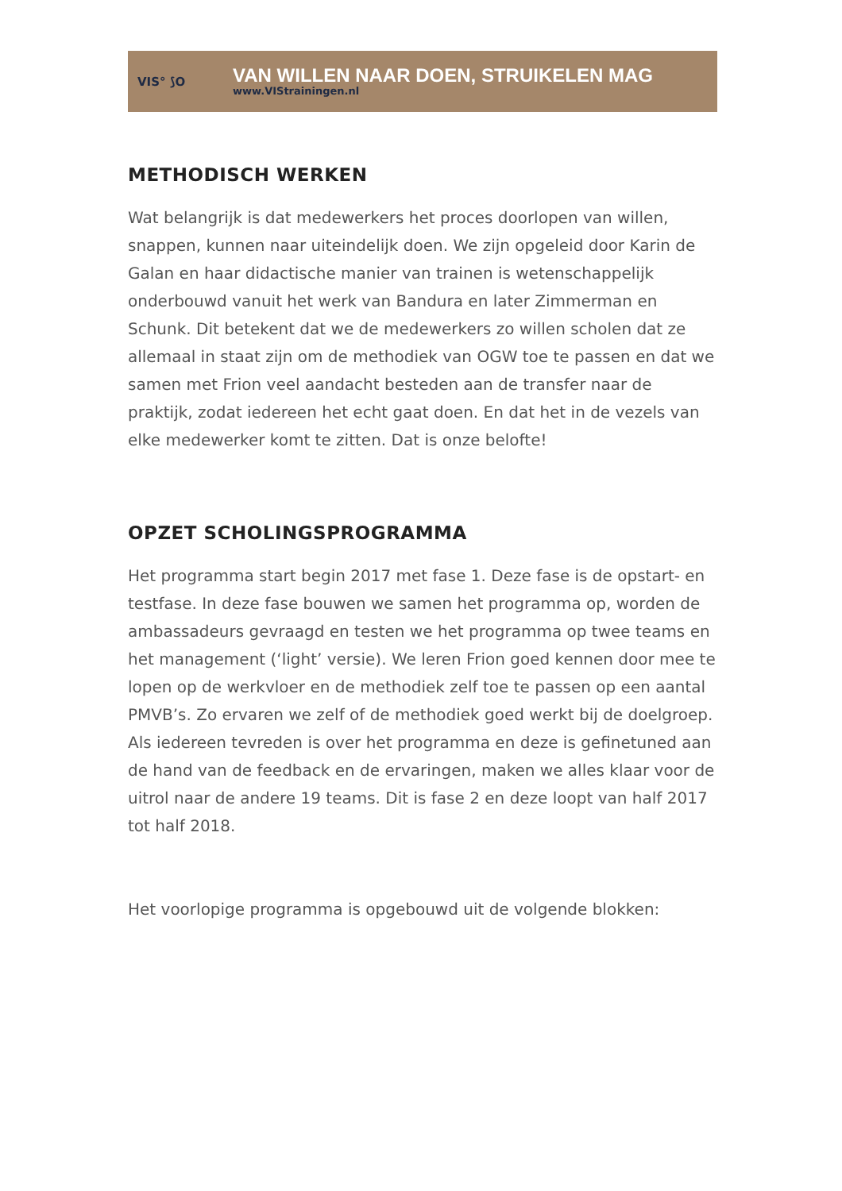VIS° ⟆O
VAN WILLEN NAAR DOEN, STRUIKELEN MAG
www.VIStrainingen.nl
METHODISCH WERKEN
Wat belangrijk is dat medewerkers het proces doorlopen van willen, snappen, kunnen naar uiteindelijk doen. We zijn opgeleid door Karin de Galan en haar didactische manier van trainen is wetenschappelijk onderbouwd vanuit het werk van Bandura en later Zimmerman en Schunk. Dit betekent dat we de medewerkers zo willen scholen dat ze allemaal in staat zijn om de methodiek van OGW toe te passen en dat we samen met Frion veel aandacht besteden aan de transfer naar de praktijk, zodat iedereen het echt gaat doen. En dat het in de vezels van elke medewerker komt te zitten. Dat is onze belofte!
OPZET SCHOLINGSPROGRAMMA
Het programma start begin 2017 met fase 1. Deze fase is de opstart- en testfase. In deze fase bouwen we samen het programma op, worden de ambassadeurs gevraagd en testen we het programma op twee teams en het management (‘light’ versie). We leren Frion goed kennen door mee te lopen op de werkvloer en de methodiek zelf toe te passen op een aantal PMVB’s. Zo ervaren we zelf of de methodiek goed werkt bij de doelgroep. Als iedereen tevreden is over het programma en deze is gefinetuned aan de hand van de feedback en de ervaringen, maken we alles klaar voor de uitrol naar de andere 19 teams. Dit is fase 2 en deze loopt van half 2017 tot half 2018.
Het voorlopige programma is opgebouwd uit de volgende blokken: